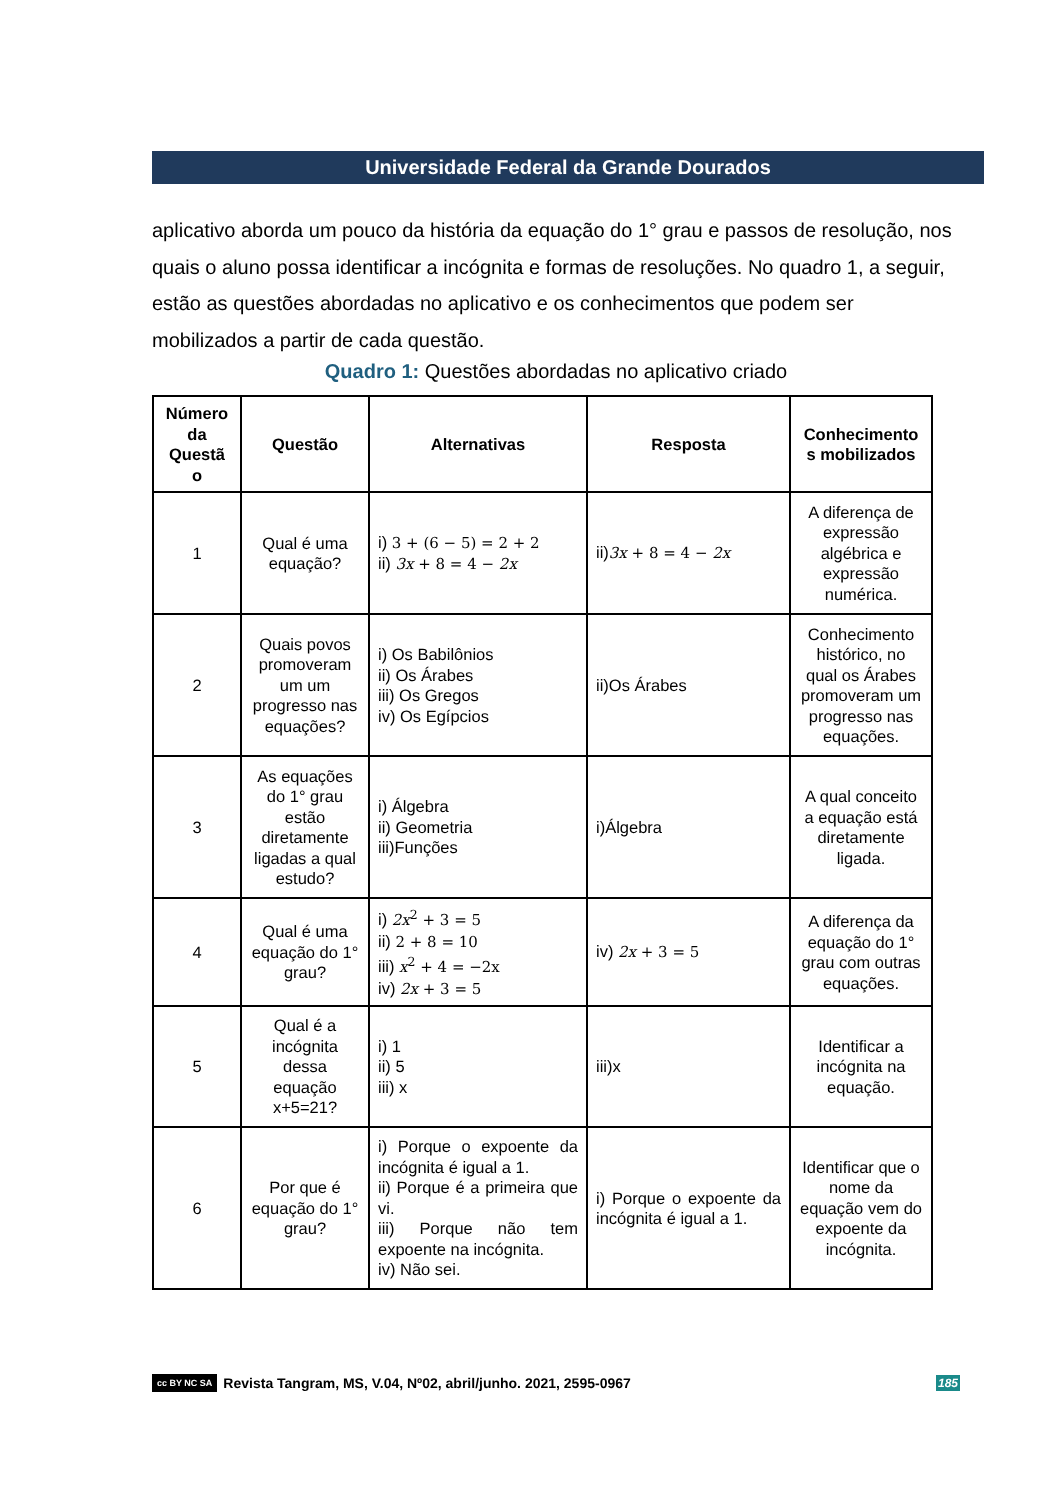Universidade Federal da Grande Dourados
aplicativo aborda um pouco da história da equação do 1° grau e passos de resolução, nos quais o aluno possa identificar a incógnita e formas de resoluções. No quadro 1, a seguir, estão as questões abordadas no aplicativo e os conhecimentos que podem ser mobilizados a partir de cada questão.
Quadro 1: Questões abordadas no aplicativo criado
| Número da Questã o | Questão | Alternativas | Resposta | Conhecimento s mobilizados |
| --- | --- | --- | --- | --- |
| 1 | Qual é uma equação? | i) 3 + (6 − 5) = 2 + 2 ii) 3x + 8 = 4 − 2x | ii) 3x + 8 = 4 − 2x | A diferença de expressão algébrica e expressão numérica. |
| 2 | Quais povos promoveram um um progresso nas equações? | i) Os Babilônios ii) Os Árabes iii) Os Gregos iv) Os Egípcios | ii)Os Árabes | Conhecimento histórico, no qual os Árabes promoveram um progresso nas equações. |
| 3 | As equações do 1° grau estão diretamente ligadas a qual estudo? | i) Álgebra ii) Geometria iii)Funções | i)Álgebra | A qual conceito a equação está diretamente ligada. |
| 4 | Qual é uma equação do 1° grau? | i) 2x<sup>2</sup> + 3 = 5 ii) 2 + 8 = 10 iii) x<sup>2</sup> + 4 = −2x iv) 2x + 3 = 5 | iv) 2x + 3 = 5 | A diferença da equação do 1° grau com outras equações. |
| 5 | Qual é a incógnita dessa equação x+5=21? | i) 1 ii) 5 iii) x | iii)x | Identificar a incógnita na equação. |
| 6 | Por que é equação do 1° grau? | i) Porque o expoente da incógnita é igual a 1. ii) Porque é a primeira que vi. iii) Porque não tem expoente na incógnita. iv) Não sei. | i) Porque o expoente da incógnita é igual a 1. | Identificar que o nome da equação vem do expoente da incógnita. |
cc BY NC SA Revista Tangram, MS, V.04, Nº02, abril/junho. 2021, 2595-0967 185